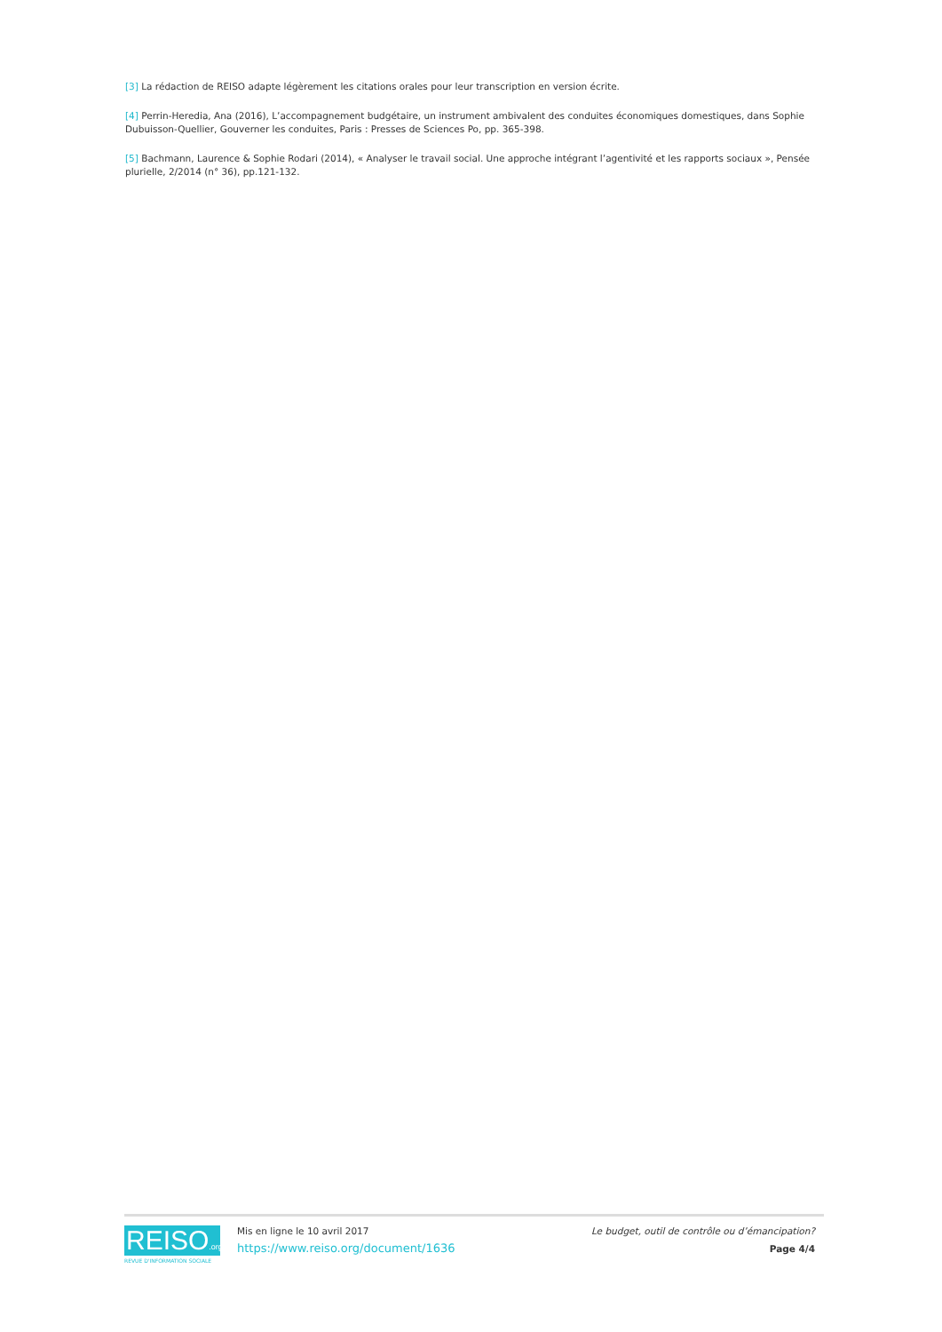[3] La rédaction de REISO adapte légèrement les citations orales pour leur transcription en version écrite.
[4] Perrin-Heredia, Ana (2016), L’accompagnement budgétaire, un instrument ambivalent des conduites économiques domestiques, dans Sophie Dubuisson-Quellier, Gouverner les conduites, Paris : Presses de Sciences Po, pp. 365-398.
[5] Bachmann, Laurence & Sophie Rodari (2014), « Analyser le travail social. Une approche intégrant l’agentivité et les rapports sociaux », Pensée plurielle, 2/2014 (n° 36), pp.121-132.
REISO.org
REVUE D'INFORMATION SOCIALE
Mis en ligne le 10 avril 2017
https://www.reiso.org/document/1636
Le budget, outil de contrôle ou d’émancipation?
Page 4/4